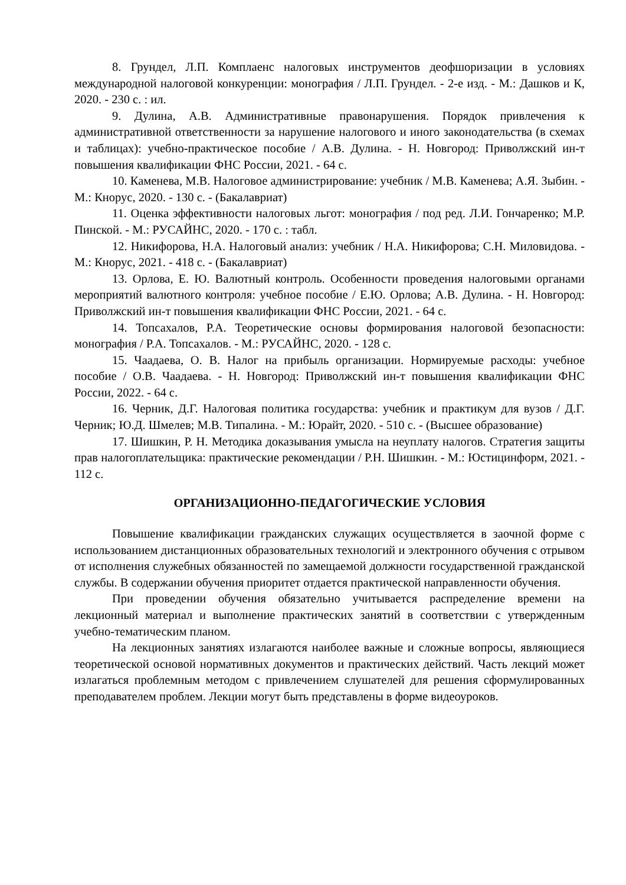8. Грундел, Л.П. Комплаенс налоговых инструментов деофшоризации в условиях международной налоговой конкуренции: монография / Л.П. Грундел. - 2-е изд. - М.: Дашков и К, 2020. - 230 с. : ил.
9. Дулина, А.В. Административные правонарушения. Порядок привлечения к административной ответственности за нарушение налогового и иного законодательства (в схемах и таблицах): учебно-практическое пособие / А.В. Дулина. - Н. Новгород: Приволжский ин-т повышения квалификации ФНС России, 2021. - 64 с.
10. Каменева, М.В. Налоговое администрирование: учебник / М.В. Каменева; А.Я. Зыбин. - М.: Кнорус, 2020. - 130 с. - (Бакалавриат)
11. Оценка эффективности налоговых льгот: монография / под ред. Л.И. Гончаренко; М.Р. Пинской. - М.: РУСАЙНС, 2020. - 170 с. : табл.
12. Никифорова, Н.А. Налоговый анализ: учебник / Н.А. Никифорова; С.Н. Миловидова. - М.: Кнорус, 2021. - 418 с. - (Бакалавриат)
13. Орлова, Е. Ю. Валютный контроль. Особенности проведения налоговыми органами мероприятий валютного контроля: учебное пособие / Е.Ю. Орлова; А.В. Дулина. - Н. Новгород: Приволжский ин-т повышения квалификации ФНС России, 2021. - 64 с.
14. Топсахалов, Р.А. Теоретические основы формирования налоговой безопасности: монография / Р.А. Топсахалов. - М.: РУСАЙНС, 2020. - 128 с.
15. Чаадаева, О. В. Налог на прибыль организации. Нормируемые расходы: учебное пособие / О.В. Чаадаева. - Н. Новгород: Приволжский ин-т повышения квалификации ФНС России, 2022. - 64 с.
16. Черник, Д.Г. Налоговая политика государства: учебник и практикум для вузов / Д.Г. Черник; Ю.Д. Шмелев; М.В. Типалина. - М.: Юрайт, 2020. - 510 с. - (Высшее образование)
17. Шишкин, Р. Н. Методика доказывания умысла на неуплату налогов. Стратегия защиты прав налогоплательщика: практические рекомендации / Р.Н. Шишкин. - М.: Юстицинформ, 2021. - 112 с.
ОРГАНИЗАЦИОННО-ПЕДАГОГИЧЕСКИЕ УСЛОВИЯ
Повышение квалификации гражданских служащих осуществляется в заочной форме с использованием дистанционных образовательных технологий и электронного обучения с отрывом от исполнения служебных обязанностей по замещаемой должности государственной гражданской службы. В содержании обучения приоритет отдается практической направленности обучения.
При проведении обучения обязательно учитывается распределение времени на лекционный материал и выполнение практических занятий в соответствии с утвержденным учебно-тематическим планом.
На лекционных занятиях излагаются наиболее важные и сложные вопросы, являющиеся теоретической основой нормативных документов и практических действий. Часть лекций может излагаться проблемным методом с привлечением слушателей для решения сформулированных преподавателем проблем. Лекции могут быть представлены в форме видеоуроков.